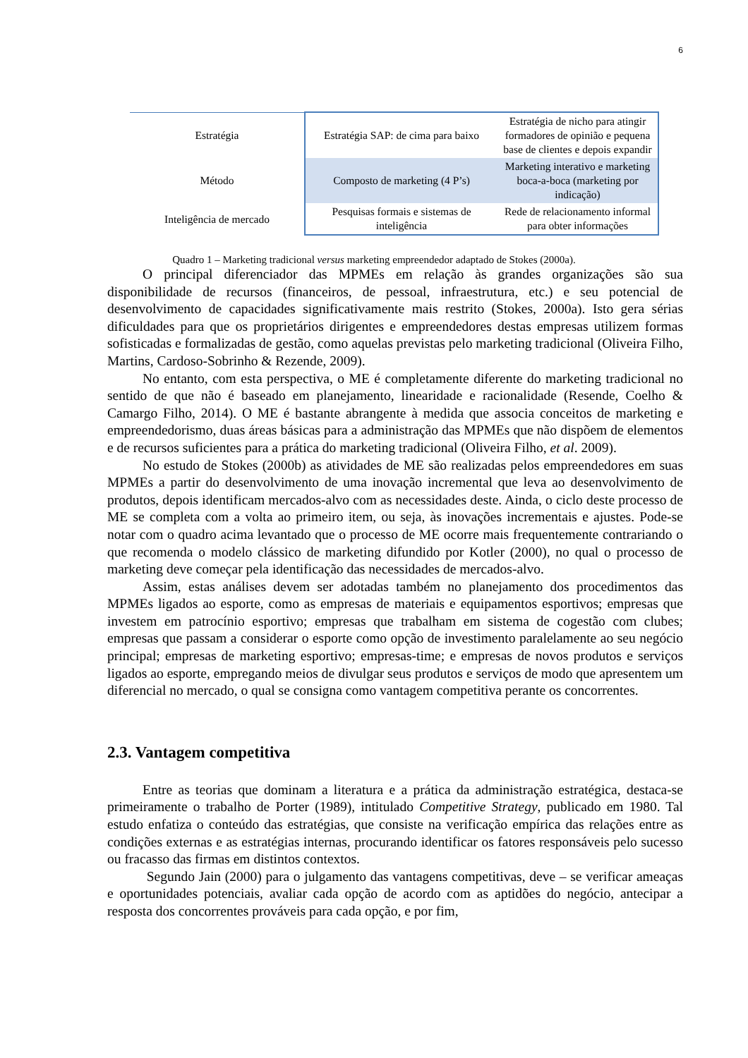6
| Estratégia | Estratégia SAP: de cima para baixo | Estratégia de nicho para atingir formadores de opinião e pequena base de clientes e depois expandir |
| Método | Composto de marketing (4 P’s) | Marketing interativo e marketing boca-a-boca (marketing por indicação) |
| Inteligência de mercado | Pesquisas formais e sistemas de inteligência | Rede de relacionamento informal para obter informações |
Quadro 1 – Marketing tradicional versus marketing empreendedor adaptado de Stokes (2000a).
O principal diferenciador das MPMEs em relação às grandes organizações são sua disponibilidade de recursos (financeiros, de pessoal, infraestrutura, etc.) e seu potencial de desenvolvimento de capacidades significativamente mais restrito (Stokes, 2000a). Isto gera sérias dificuldades para que os proprietários dirigentes e empreendedores destas empresas utilizem formas sofisticadas e formalizadas de gestão, como aquelas previstas pelo marketing tradicional (Oliveira Filho, Martins, Cardoso-Sobrinho & Rezende, 2009).
No entanto, com esta perspectiva, o ME é completamente diferente do marketing tradicional no sentido de que não é baseado em planejamento, linearidade e racionalidade (Resende, Coelho & Camargo Filho, 2014). O ME é bastante abrangente à medida que associa conceitos de marketing e empreendedorismo, duas áreas básicas para a administração das MPMEs que não dispõem de elementos e de recursos suficientes para a prática do marketing tradicional (Oliveira Filho, et al. 2009).
No estudo de Stokes (2000b) as atividades de ME são realizadas pelos empreendedores em suas MPMEs a partir do desenvolvimento de uma inovação incremental que leva ao desenvolvimento de produtos, depois identificam mercados-alvo com as necessidades deste. Ainda, o ciclo deste processo de ME se completa com a volta ao primeiro item, ou seja, às inovações incrementais e ajustes. Pode-se notar com o quadro acima levantado que o processo de ME ocorre mais frequentemente contrariando o que recomenda o modelo clássico de marketing difundido por Kotler (2000), no qual o processo de marketing deve começar pela identificação das necessidades de mercados-alvo.
Assim, estas análises devem ser adotadas também no planejamento dos procedimentos das MPMEs ligados ao esporte, como as empresas de materiais e equipamentos esportivos; empresas que investem em patrocínio esportivo; empresas que trabalham em sistema de cogestão com clubes; empresas que passam a considerar o esporte como opção de investimento paralelamente ao seu negócio principal; empresas de marketing esportivo; empresas-time; e empresas de novos produtos e serviços ligados ao esporte, empregando meios de divulgar seus produtos e serviços de modo que apresentem um diferencial no mercado, o qual se consigna como vantagem competitiva perante os concorrentes.
2.3. Vantagem competitiva
Entre as teorias que dominam a literatura e a prática da administração estratégica, destaca-se primeiramente o trabalho de Porter (1989), intitulado Competitive Strategy, publicado em 1980. Tal estudo enfatiza o conteúdo das estratégias, que consiste na verificação empírica das relações entre as condições externas e as estratégias internas, procurando identificar os fatores responsáveis pelo sucesso ou fracasso das firmas em distintos contextos.
Segundo Jain (2000) para o julgamento das vantagens competitivas, deve – se verificar ameaças e oportunidades potenciais, avaliar cada opção de acordo com as aptidões do negócio, antecipar a resposta dos concorrentes prováveis para cada opção, e por fim,